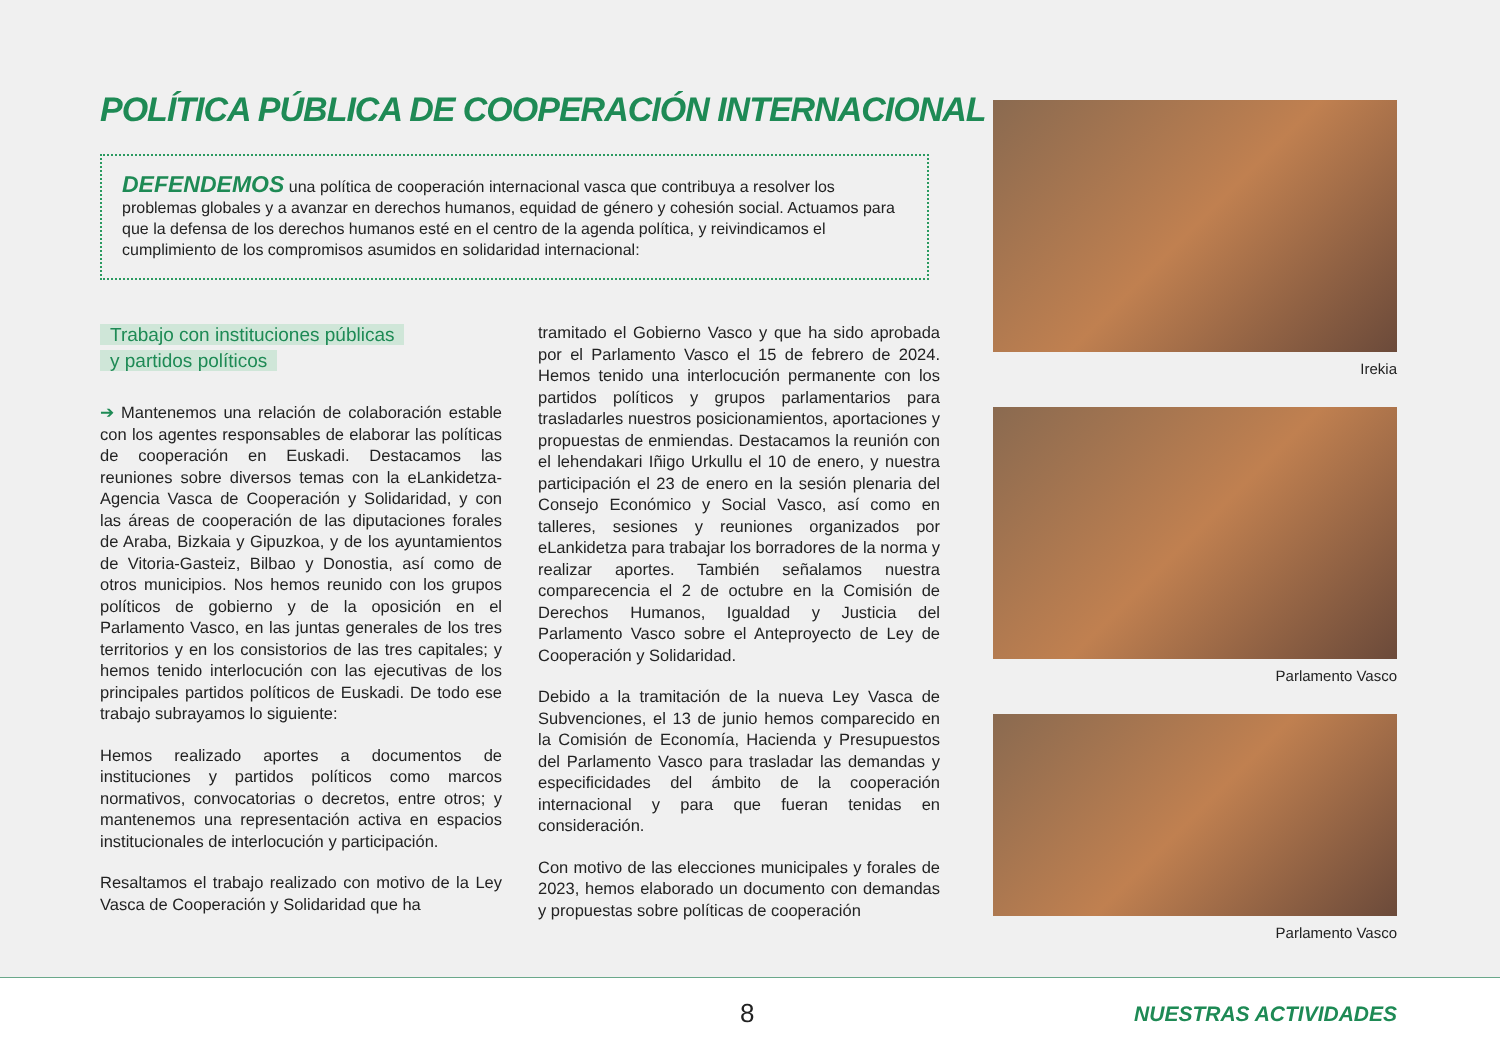POLÍTICA PÚBLICA DE COOPERACIÓN INTERNACIONAL
DEFENDEMOS una política de cooperación internacional vasca que contribuya a resolver los problemas globales y a avanzar en derechos humanos, equidad de género y cohesión social. Actuamos para que la defensa de los derechos humanos esté en el centro de la agenda política, y reivindicamos el cumplimiento de los compromisos asumidos en solidaridad internacional:
Trabajo con instituciones públicas
y partidos políticos
➔ Mantenemos una relación de colaboración estable con los agentes responsables de elaborar las políticas de cooperación en Euskadi. Destacamos las reuniones sobre diversos temas con la eLankidetza-Agencia Vasca de Cooperación y Solidaridad, y con las áreas de cooperación de las diputaciones forales de Araba, Bizkaia y Gipuzkoa, y de los ayuntamientos de Vitoria-Gasteiz, Bilbao y Donostia, así como de otros municipios. Nos hemos reunido con los grupos políticos de gobierno y de la oposición en el Parlamento Vasco, en las juntas generales de los tres territorios y en los consistorios de las tres capitales; y hemos tenido interlocución con las ejecutivas de los principales partidos políticos de Euskadi. De todo ese trabajo subrayamos lo siguiente:
Hemos realizado aportes a documentos de instituciones y partidos políticos como marcos normativos, convocatorias o decretos, entre otros; y mantenemos una representación activa en espacios institucionales de interlocución y participación.
Resaltamos el trabajo realizado con motivo de la Ley Vasca de Cooperación y Solidaridad que ha
tramitado el Gobierno Vasco y que ha sido aprobada por el Parlamento Vasco el 15 de febrero de 2024. Hemos tenido una interlocución permanente con los partidos políticos y grupos parlamentarios para trasladarles nuestros posicionamientos, aportaciones y propuestas de enmiendas. Destacamos la reunión con el lehendakari Iñigo Urkullu el 10 de enero, y nuestra participación el 23 de enero en la sesión plenaria del Consejo Económico y Social Vasco, así como en talleres, sesiones y reuniones organizados por eLankidetza para trabajar los borradores de la norma y realizar aportes. También señalamos nuestra comparecencia el 2 de octubre en la Comisión de Derechos Humanos, Igualdad y Justicia del Parlamento Vasco sobre el Anteproyecto de Ley de Cooperación y Solidaridad.
Debido a la tramitación de la nueva Ley Vasca de Subvenciones, el 13 de junio hemos comparecido en la Comisión de Economía, Hacienda y Presupuestos del Parlamento Vasco para trasladar las demandas y especificidades del ámbito de la cooperación internacional y para que fueran tenidas en consideración.
Con motivo de las elecciones municipales y forales de 2023, hemos elaborado un documento con demandas y propuestas sobre políticas de cooperación
Irekia
Parlamento Vasco
Parlamento Vasco
8 NUESTRAS ACTIVIDADES